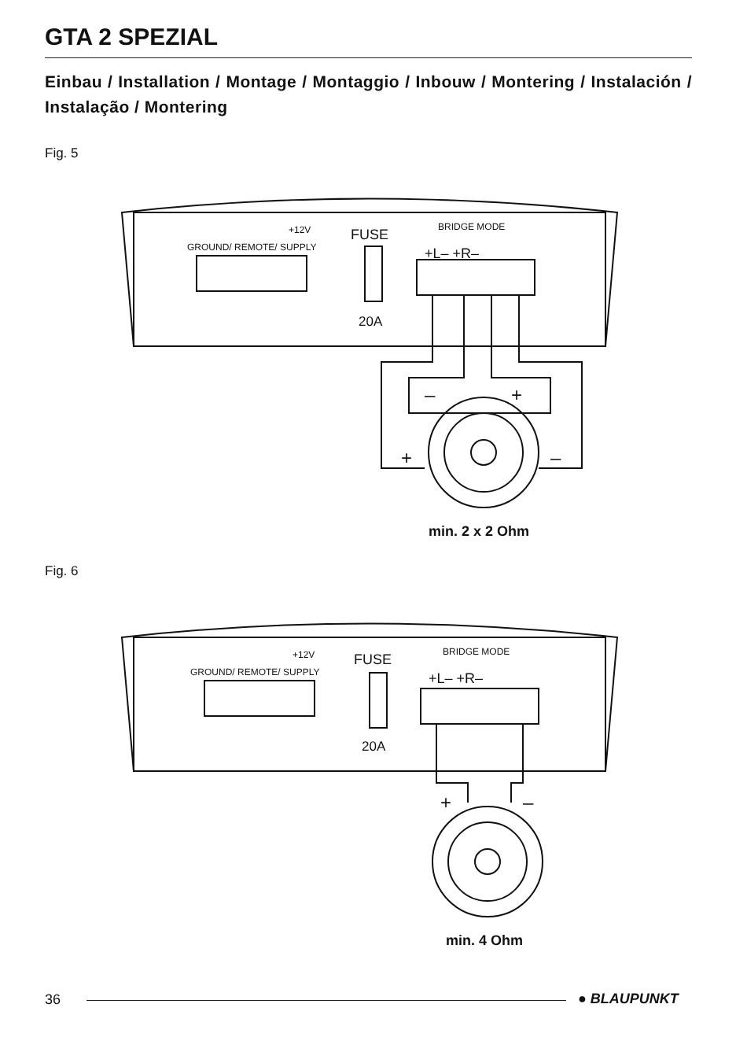GTA 2 SPEZIAL
Einbau / Installation / Montage / Montaggio / Inbouw / Montering / Instalación / Instalação / Montering
Fig. 5
FUSE
20A
GROUND/ REMOTE/ SUPPLY
+12V
BRIDGE MODE
+L– +R–
–
+
+
–
min. 2 x 2 Ohm
Fig. 6
FUSE
20A
GROUND/ REMOTE/ SUPPLY
+12V
BRIDGE MODE
+L– +R–
+
–
min. 4 Ohm
36 ● BLAUPUNKT